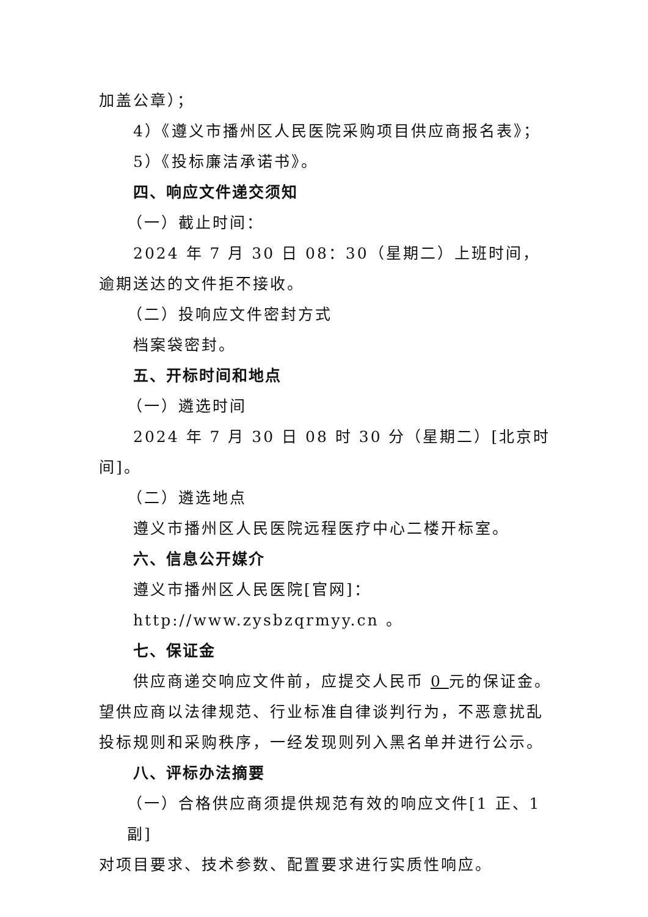加盖公章）；
4）《遵义市播州区人民医院采购项目供应商报名表》；
5）《投标廉洁承诺书》。
四、响应文件递交须知
（一）截止时间：
2024 年 7 月 30 日 08：30（星期二）上班时间，逾期送达的文件拒不接收。
（二）投响应文件密封方式
档案袋密封。
五、开标时间和地点
（一）遴选时间
2024 年 7 月 30 日 08 时 30 分（星期二）[北京时间]。
（二）遴选地点
遵义市播州区人民医院远程医疗中心二楼开标室。
六、信息公开媒介
遵义市播州区人民医院[官网]：
http://www.zysbzqrmyy.cn 。
七、保证金
供应商递交响应文件前，应提交人民币 0 元的保证金。望供应商以法律规范、行业标准自律谈判行为，不恶意扰乱投标规则和采购秩序，一经发现则列入黑名单并进行公示。
八、评标办法摘要
（一）合格供应商须提供规范有效的响应文件[1 正、1 副]
对项目要求、技术参数、配置要求进行实质性响应。